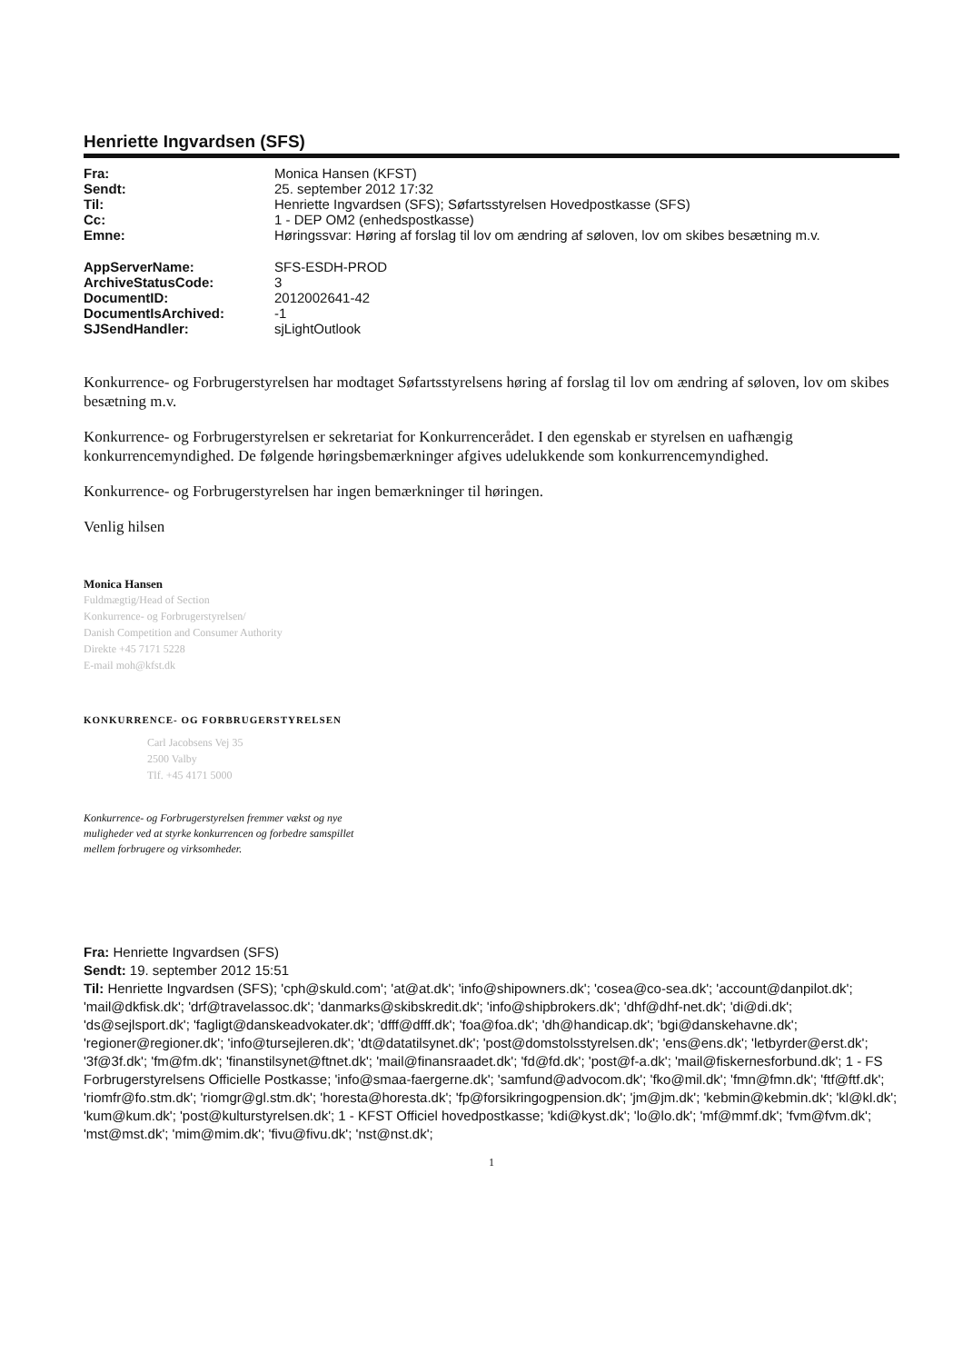Henriette Ingvardsen (SFS)
| Fra: | Monica Hansen (KFST) |
| Sendt: | 25. september 2012 17:32 |
| Til: | Henriette Ingvardsen (SFS); Søfartsstyrelsen Hovedpostkasse (SFS) |
| Cc: | 1 - DEP OM2 (enhedspostkasse) |
| Emne: | Høringssvar: Høring af forslag til lov om ændring af søloven, lov om skibes besætning m.v. |
| AppServerName: | SFS-ESDH-PROD |
| ArchiveStatusCode: | 3 |
| DocumentID: | 2012002641-42 |
| DocumentIsArchived: | -1 |
| SJSendHandler: | sjLightOutlook |
Konkurrence- og Forbrugerstyrelsen har modtaget Søfartsstyrelsens høring af forslag til lov om ændring af søloven, lov om skibes besætning m.v.
Konkurrence- og Forbrugerstyrelsen er sekretariat for Konkurrencerådet. I den egenskab er styrelsen en uafhængig konkurrencemyndighed. De følgende høringsbemærkninger afgives udelukkende som konkurrencemyndighed.
Konkurrence- og Forbrugerstyrelsen har ingen bemærkninger til høringen.
Venlig hilsen
Monica Hansen
Fuldmægtig/Head of Section
Konkurrence- og Forbrugerstyrelsen/
Danish Competition and Consumer Authority
Direkte +45 7171 5228
E-mail moh@kfst.dk
KONKURRENCE- OG FORBRUGERSTYRELSEN
Carl Jacobsens Vej 35
2500 Valby
Tlf. +45 4171 5000
Konkurrence- og Forbrugerstyrelsen fremmer vækst og nye muligheder ved at styrke konkurrencen og forbedre samspillet mellem forbrugere og virksomheder.
Fra: Henriette Ingvardsen (SFS)
Sendt: 19. september 2012 15:51
Til: Henriette Ingvardsen (SFS); 'cph@skuld.com'; 'at@at.dk'; 'info@shipowners.dk'; 'cosea@co-sea.dk'; 'account@danpilot.dk'; 'mail@dkfisk.dk'; 'drf@travelassoc.dk'; 'danmarks@skibskredit.dk'; 'info@shipbrokers.dk'; 'dhf@dhf-net.dk'; 'di@di.dk'; 'ds@sejlsport.dk'; 'fagligt@danskeadvokater.dk'; 'dfff@dfff.dk'; 'foa@foa.dk'; 'dh@handicap.dk'; 'bgi@danskehavne.dk'; 'regioner@regioner.dk'; 'info@tursejleren.dk'; 'dt@datatilsynet.dk'; 'post@domstolsstyrelsen.dk'; 'ens@ens.dk'; 'letbyrder@erst.dk'; '3f@3f.dk'; 'fm@fm.dk'; 'finanstilsynet@ftnet.dk'; 'mail@finansraadet.dk'; 'fd@fd.dk'; 'post@f-a.dk'; 'mail@fiskernesforbund.dk'; 1 - FS Forbrugerstyrelsens Officielle Postkasse; 'info@smaa-faergerne.dk'; 'samfund@advocom.dk'; 'fko@mil.dk'; 'fmn@fmn.dk'; 'ftf@ftf.dk'; 'riomfr@fo.stm.dk'; 'riomgr@gl.stm.dk'; 'horesta@horesta.dk'; 'fp@forsikringogpension.dk'; 'jm@jm.dk'; 'kebmin@kebmin.dk'; 'kl@kl.dk'; 'kum@kum.dk'; 'post@kulturstyrelsen.dk'; 1 - KFST Officiel hovedpostkasse; 'kdi@kyst.dk'; 'lo@lo.dk'; 'mf@mmf.dk'; 'fvm@fvm.dk'; 'mst@mst.dk'; 'mim@mim.dk'; 'fivu@fivu.dk'; 'nst@nst.dk';
1